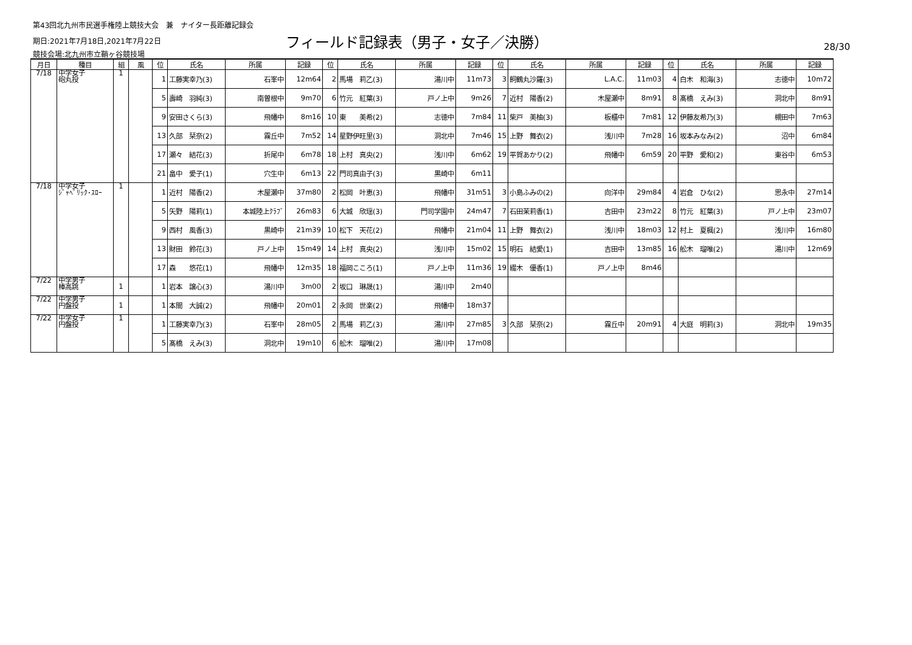第43回北九州市民選手権陸上競技大会　兼　ナイター長距離記録会
期日:2021年7月18日,2021年7月22日 フィールド記録表（男子・女子／決勝） 28/30
競技会場:北九州市立鞘ヶ谷競技場
| 月日 | 種目 | 組 | 風 | 位 | 氏名 | 所属 | 記録 | 位 | 氏名 | 所属 | 記録 | 位 | 氏名 | 所属 | 記録 | 位 | 氏名 | 所属 | 記録 |
| --- | --- | --- | --- | --- | --- | --- | --- | --- | --- | --- | --- | --- | --- | --- | --- | --- | --- | --- | --- |
| 7/18 | 中学女子 砲丸投 | 1 | | 1 | 工藤実幸乃(3) | 石峯中 | 12m64 | 2 | 馬場 莉乙(3) | 湯川中 | 11m73 | 3 | 飼鶴丸沙羅(3) | L.A.C. | 11m03 | 4 | 白木 和海(3) | 志徳中 | 10m72 |
| | | | | 5 | 壽崎 羽純(3) | 南曽根中 | 9m70 | 6 | 竹元 紅葉(3) | 戸ノ上中 | 9m26 | 7 | 近村 陽香(2) | 木屋瀬中 | 8m91 | 8 | 髙橋 えみ(3) | 洞北中 | 8m91 |
| | | | | 9 | 安田さくら(3) | 飛幡中 | 8m16 | 10 | 東 美希(2) | 志徳中 | 7m84 | 11 | 柴戸 美柚(3) | 板櫃中 | 7m81 | 12 | 伊藤友希乃(3) | 槻田中 | 7m63 |
| | | | | 13 | 久部 栞奈(2) | 霧丘中 | 7m52 | 14 | 星野伊旺里(3) | 洞北中 | 7m46 | 15 | 上野 舞衣(2) | 浅川中 | 7m28 | 16 | 坂本みなみ(2) | 沼中 | 6m84 |
| | | | | 17 | 瀬々 結花(3) | 折尾中 | 6m78 | 18 | 上村 真央(2) | 浅川中 | 6m62 | 19 | 平賀あかり(2) | 飛幡中 | 6m59 | 20 | 平野 愛和(2) | 東谷中 | 6m53 |
| | | | | 21 | 畠中 愛子(1) | 穴生中 | 6m13 | 22 | 門司真由子(3) | 黒崎中 | 6m11 | | | | | | | | |
| 7/18 | 中学女子 ｼﾞｬﾍﾞﾘｯｸ･ｽﾛｰ | 1 | | 1 | 近村 陽香(2) | 木屋瀬中 | 37m80 | 2 | 松岡 叶恵(3) | 飛幡中 | 31m51 | 3 | 小島ふみの(2) | 向洋中 | 29m84 | 4 | 岩倉 ひな(2) | 思永中 | 27m14 |
| | | | | 5 | 矢野 陽莉(1) | 本城陸上ｸﾗﾌﾞ | 26m83 | 6 | 大城 欣瑶(3) | 門司学園中 | 24m47 | 7 | 石田茉莉香(1) | 吉田中 | 23m22 | 8 | 竹元 紅葉(3) | 戸ノ上中 | 23m07 |
| | | | | 9 | 西村 風香(3) | 黒崎中 | 21m39 | 10 | 松下 天花(2) | 飛幡中 | 21m04 | 11 | 上野 舞衣(2) | 浅川中 | 18m03 | 12 | 村上 夏楓(2) | 浅川中 | 16m80 |
| | | | | 13 | 財田 鈴花(3) | 戸ノ上中 | 15m49 | 14 | 上村 真央(2) | 浅川中 | 15m02 | 15 | 明石 結愛(1) | 吉田中 | 13m85 | 16 | 舩木 瑠唯(2) | 湯川中 | 12m69 |
| | | | | 17 | 森 悠花(1) | 飛幡中 | 12m35 | 18 | 福岡こころ(1) | 戸ノ上中 | 11m36 | 19 | 綴木 優香(1) | 戸ノ上中 | 8m46 | | | | |
| 7/22 | 中学男子 棒高跳 | 1 | | 1 | 岩本 譲心(3) | 湯川中 | 3m00 | 2 | 坂口 琳晟(1) | 湯川中 | 2m40 | | | | | | | | |
| 7/22 | 中学男子 円盤投 | 1 | | 1 | 本間 大誠(2) | 飛幡中 | 20m01 | 2 | 永岡 世楽(2) | 飛幡中 | 18m37 | | | | | | | | |
| 7/22 | 中学女子 円盤投 | 1 | | 1 | 工藤実幸乃(3) | 石峯中 | 28m05 | 2 | 馬場 莉乙(3) | 湯川中 | 27m85 | 3 | 久部 栞奈(2) | 霧丘中 | 20m91 | 4 | 大庭 明莉(3) | 洞北中 | 19m35 |
| | | | | 5 | 髙橋 えみ(3) | 洞北中 | 19m10 | 6 | 舩木 瑠唯(2) | 湯川中 | 17m08 | | | | | | | | |